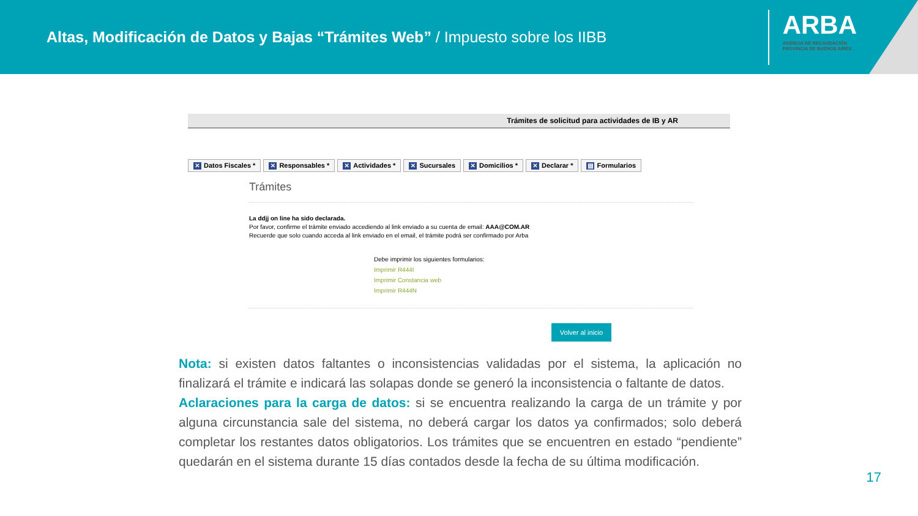Altas, Modificación de Datos y Bajas “Trámites Web” / Impuesto sobre los IIBB
ARBA
AGENCIA DE RECAUDACIÓN
PROVINCIA DE BUENOS AIRES
Trámites de solicitud para actividades de IB y AR
✕ Datos Fiscales *
✕ Responsables *
✕ Actividades *
✕ Sucursales
✕ Domicilios *
✕ Declarar *
▤ Formularios
Trámites
La ddjj on line ha sido declarada.
Por favor, confirme el trámite enviado accediendo al link enviado a su cuenta de email: AAA@COM.AR
Recuerde que solo cuando acceda al link enviado en el email, el trámite podrá ser confirmado por Arba
Debe imprimir los siguientes formularios:
Imprimir R444I
Imprimir Constancia web
Imprimir R444N
Volver al inicio
Nota: si existen datos faltantes o inconsistencias validadas por el sistema, la aplicación no finalizará el trámite e indicará las solapas donde se generó la inconsistencia o faltante de datos.
Aclaraciones para la carga de datos: si se encuentra realizando la carga de un trámite y por alguna circunstancia sale del sistema, no deberá cargar los datos ya confirmados; solo deberá completar los restantes datos obligatorios. Los trámites que se encuentren en estado “pendiente” quedarán en el sistema durante 15 días contados desde la fecha de su última modificación.
17